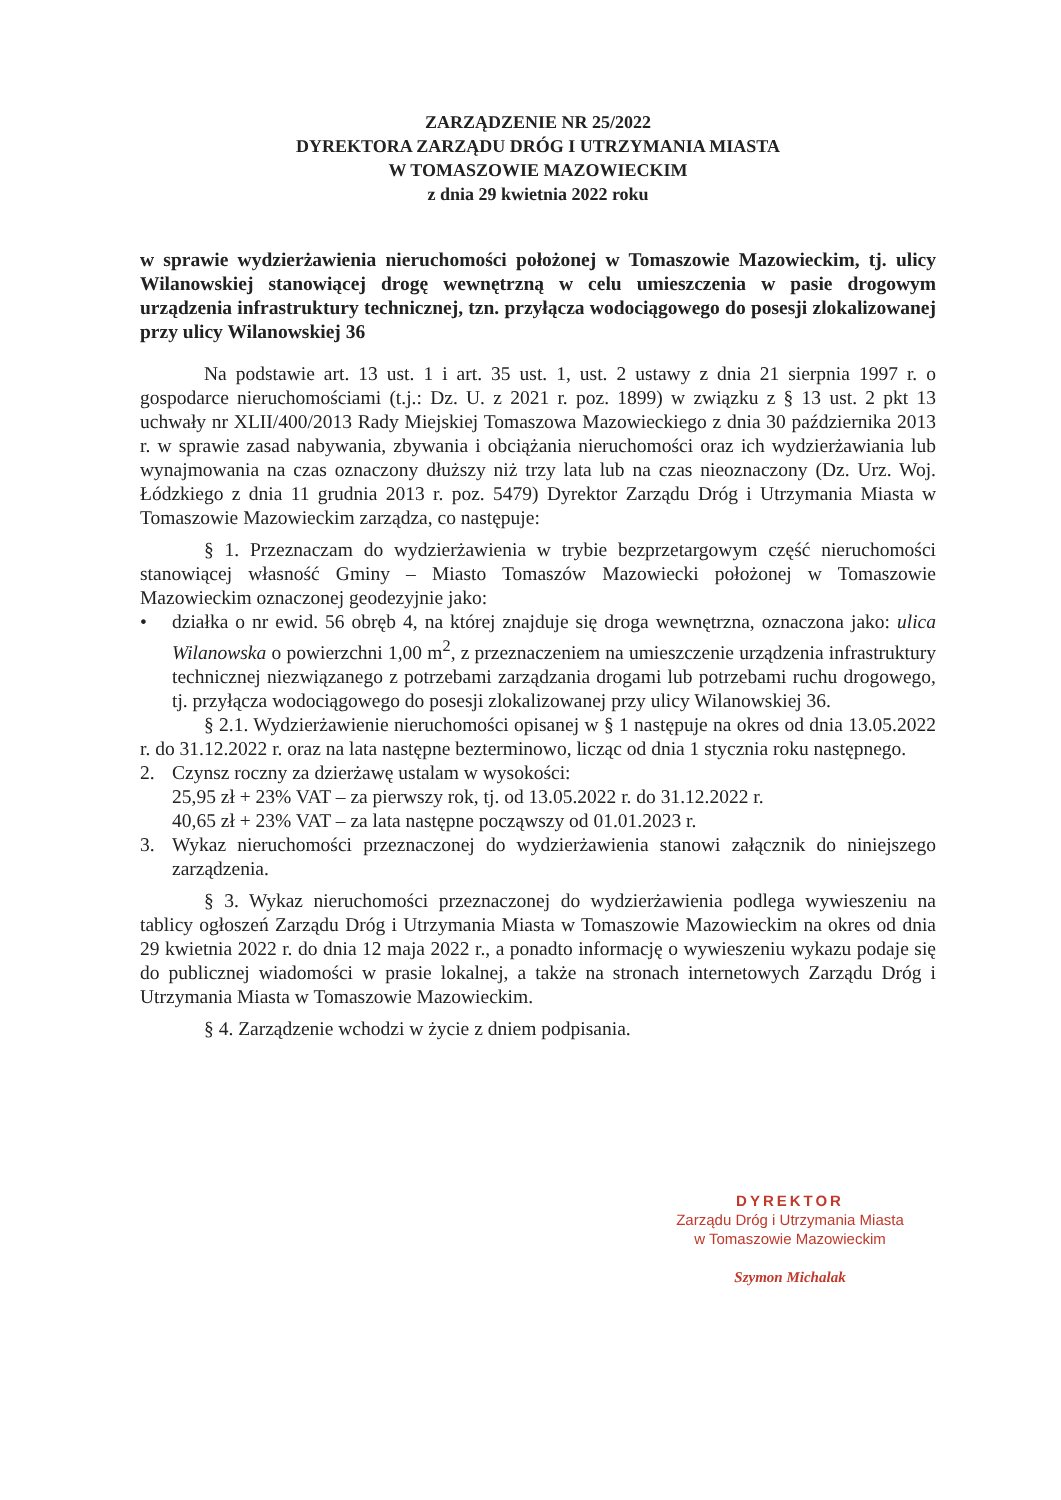ZARZĄDZENIE NR 25/2022
DYREKTORA ZARZĄDU DRÓG I UTRZYMANIA MIASTA
W TOMASZOWIE MAZOWIECKIM
z dnia 29 kwietnia 2022 roku
w sprawie wydzierżawienia nieruchomości położonej w Tomaszowie Mazowieckim, tj. ulicy Wilanowskiej stanowiącej drogę wewnętrzną w celu umieszczenia w pasie drogowym urządzenia infrastruktury technicznej, tzn. przyłącza wodociągowego do posesji zlokalizowanej przy ulicy Wilanowskiej 36
Na podstawie art. 13 ust. 1 i art. 35 ust. 1, ust. 2 ustawy z dnia 21 sierpnia 1997 r. o gospodarce nieruchomościami (t.j.: Dz. U. z 2021 r. poz. 1899) w związku z § 13 ust. 2 pkt 13 uchwały nr XLII/400/2013 Rady Miejskiej Tomaszowa Mazowieckiego z dnia 30 października 2013 r. w sprawie zasad nabywania, zbywania i obciążania nieruchomości oraz ich wydzierżawiania lub wynajmowania na czas oznaczony dłuższy niż trzy lata lub na czas nieoznaczony (Dz. Urz. Woj. Łódzkiego z dnia 11 grudnia 2013 r. poz. 5479) Dyrektor Zarządu Dróg i Utrzymania Miasta w Tomaszowie Mazowieckim zarządza, co następuje:
§ 1. Przeznaczam do wydzierżawienia w trybie bezprzetargowym część nieruchomości stanowiącej własność Gminy – Miasto Tomaszów Mazowiecki położonej w Tomaszowie Mazowieckim oznaczonej geodezyjnie jako:
• działka o nr ewid. 56 obręb 4, na której znajduje się droga wewnętrzna, oznaczona jako: ulica Wilanowska o powierzchni 1,00 m<sup>2</sup>, z przeznaczeniem na umieszczenie urządzenia infrastruktury technicznej niezwiązanego z potrzebami zarządzania drogami lub potrzebami ruchu drogowego, tj. przyłącza wodociągowego do posesji zlokalizowanej przy ulicy Wilanowskiej 36.
§ 2.1. Wydzierżawienie nieruchomości opisanej w § 1 następuje na okres od dnia 13.05.2022 r. do 31.12.2022 r. oraz na lata następne bezterminowo, licząc od dnia 1 stycznia roku następnego.
2. Czynsz roczny za dzierżawę ustalam w wysokości:
25,95 zł + 23% VAT – za pierwszy rok, tj. od 13.05.2022 r. do 31.12.2022 r.
40,65 zł + 23% VAT – za lata następne począwszy od 01.01.2023 r.
3. Wykaz nieruchomości przeznaczonej do wydzierżawienia stanowi załącznik do niniejszego zarządzenia.
§ 3. Wykaz nieruchomości przeznaczonej do wydzierżawienia podlega wywieszeniu na tablicy ogłoszeń Zarządu Dróg i Utrzymania Miasta w Tomaszowie Mazowieckim na okres od dnia 29 kwietnia 2022 r. do dnia 12 maja 2022 r., a ponadto informację o wywieszeniu wykazu podaje się do publicznej wiadomości w prasie lokalnej, a także na stronach internetowych Zarządu Dróg i Utrzymania Miasta w Tomaszowie Mazowieckim.
§ 4. Zarządzenie wchodzi w życie z dniem podpisania.
DYREKTOR
Zarządu Dróg i Utrzymania Miasta
w Tomaszowie Mazowieckim
Szymon Michalak